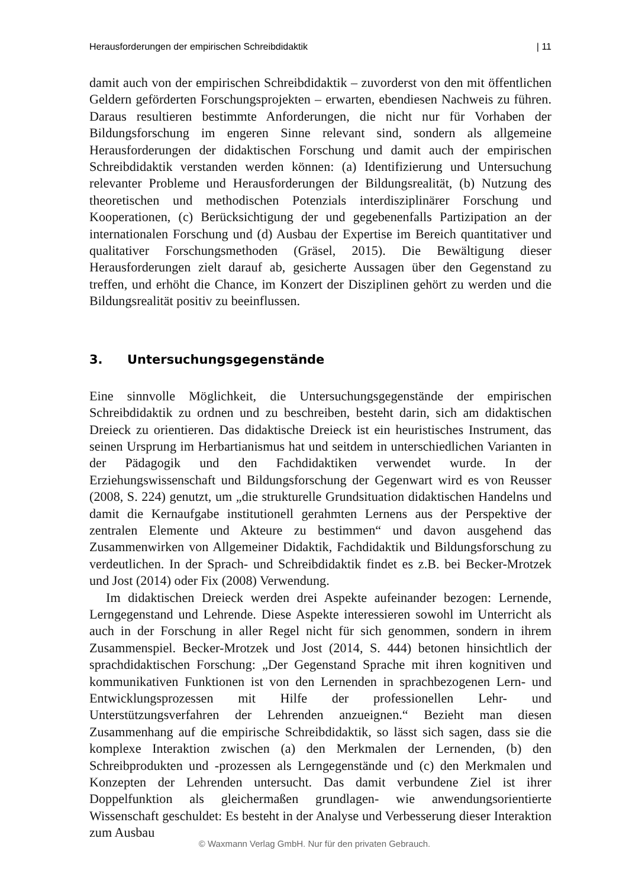Herausforderungen der empirischen Schreibdidaktik | 11
damit auch von der empirischen Schreibdidaktik – zuvorderst von den mit öffentlichen Geldern geförderten Forschungsprojekten – erwarten, ebendiesen Nachweis zu führen. Daraus resultieren bestimmte Anforderungen, die nicht nur für Vorhaben der Bildungsforschung im engeren Sinne relevant sind, sondern als allgemeine Herausforderungen der didaktischen Forschung und damit auch der empirischen Schreibdidaktik verstanden werden können: (a) Identifizierung und Untersuchung relevanter Probleme und Herausforderungen der Bildungsrealität, (b) Nutzung des theoretischen und methodischen Potenzials interdisziplinärer Forschung und Kooperationen, (c) Berücksichtigung der und gegebenenfalls Partizipation an der internationalen Forschung und (d) Ausbau der Expertise im Bereich quantitativer und qualitativer Forschungsmethoden (Gräsel, 2015). Die Bewältigung dieser Herausforderungen zielt darauf ab, gesicherte Aussagen über den Gegenstand zu treffen, und erhöht die Chance, im Konzert der Disziplinen gehört zu werden und die Bildungsrealität positiv zu beeinflussen.
3. Untersuchungsgegenstände
Eine sinnvolle Möglichkeit, die Untersuchungsgegenstände der empirischen Schreibdidaktik zu ordnen und zu beschreiben, besteht darin, sich am didaktischen Dreieck zu orientieren. Das didaktische Dreieck ist ein heuristisches Instrument, das seinen Ursprung im Herbartianismus hat und seitdem in unterschiedlichen Varianten in der Pädagogik und den Fachdidaktiken verwendet wurde. In der Erziehungswissenschaft und Bildungsforschung der Gegenwart wird es von Reusser (2008, S. 224) genutzt, um „die strukturelle Grundsituation didaktischen Handelns und damit die Kernaufgabe institutionell gerahmten Lernens aus der Perspektive der zentralen Elemente und Akteure zu bestimmen“ und davon ausgehend das Zusammenwirken von Allgemeiner Didaktik, Fachdidaktik und Bildungsforschung zu verdeutlichen. In der Sprach- und Schreibdidaktik findet es z.B. bei Becker-Mrotzek und Jost (2014) oder Fix (2008) Verwendung.
Im didaktischen Dreieck werden drei Aspekte aufeinander bezogen: Lernende, Lerngegenstand und Lehrende. Diese Aspekte interessieren sowohl im Unterricht als auch in der Forschung in aller Regel nicht für sich genommen, sondern in ihrem Zusammenspiel. Becker-Mrotzek und Jost (2014, S. 444) betonen hinsichtlich der sprachdidaktischen Forschung: „Der Gegenstand Sprache mit ihren kognitiven und kommunikativen Funktionen ist von den Lernenden in sprachbezogenen Lern- und Entwicklungsprozessen mit Hilfe der professionellen Lehr- und Unterstützungsverfahren der Lehrenden anzueignen.“ Bezieht man diesen Zusammenhang auf die empirische Schreibdidaktik, so lässt sich sagen, dass sie die komplexe Interaktion zwischen (a) den Merkmalen der Lernenden, (b) den Schreibprodukten und -prozessen als Lerngegenstände und (c) den Merkmalen und Konzepten der Lehrenden untersucht. Das damit verbundene Ziel ist ihrer Doppelfunktion als gleichermaßen grundlagen- wie anwendungsorientierte Wissenschaft geschuldet: Es besteht in der Analyse und Verbesserung dieser Interaktion zum Ausbau
© Waxmann Verlag GmbH. Nur für den privaten Gebrauch.